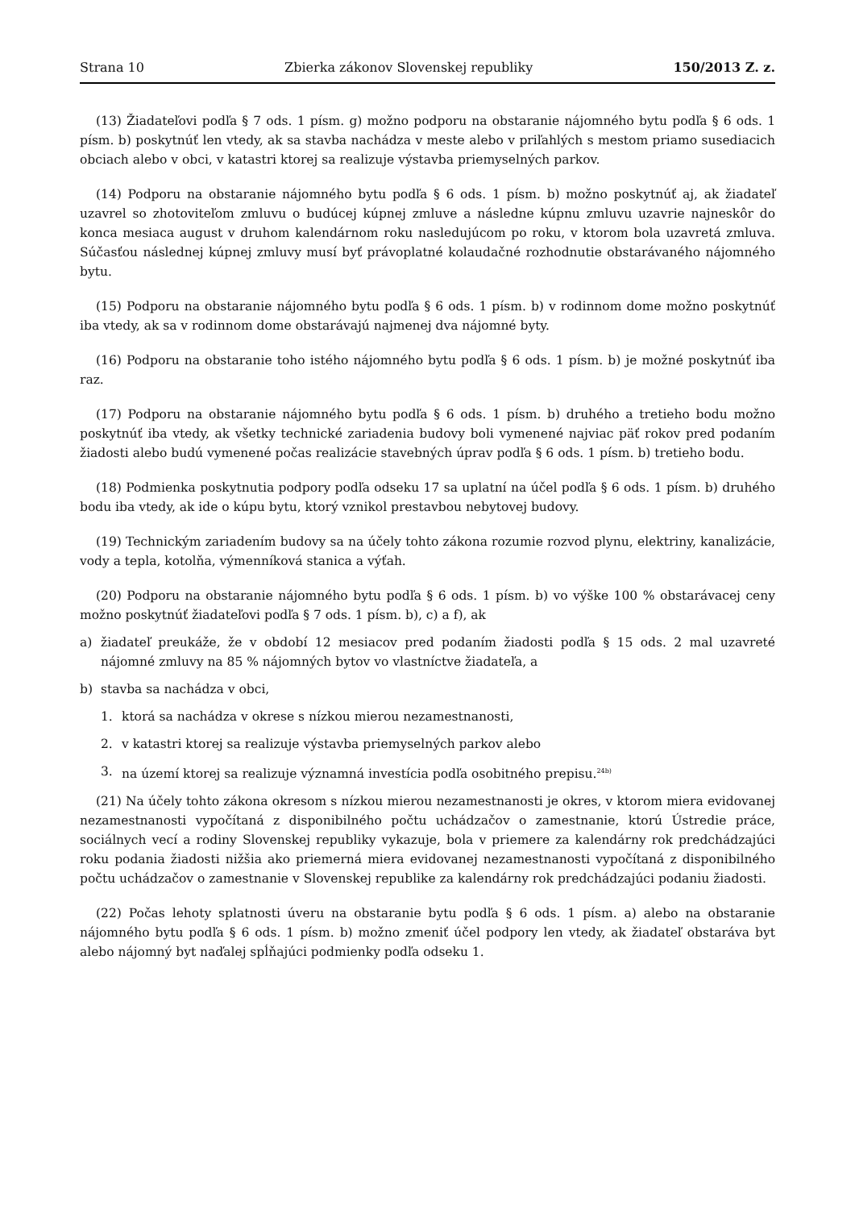Strana 10 Zbierka zákonov Slovenskej republiky 150/2013 Z. z.
(13) Žiadateľovi podľa § 7 ods. 1 písm. g) možno podporu na obstaranie nájomného bytu podľa § 6 ods. 1 písm. b) poskytnúť len vtedy, ak sa stavba nachádza v meste alebo v priľahlých s mestom priamo susediacich obciach alebo v obci, v katastri ktorej sa realizuje výstavba priemyselných parkov.
(14) Podporu na obstaranie nájomného bytu podľa § 6 ods. 1 písm. b) možno poskytnúť aj, ak žiadateľ uzavrel so zhotoviteľom zmluvu o budúcej kúpnej zmluve a následne kúpnu zmluvu uzavrie najneskôr do konca mesiaca august v druhom kalendárnom roku nasledujúcom po roku, v ktorom bola uzavretá zmluva. Súčasťou následnej kúpnej zmluvy musí byť právoplatné kolaudačné rozhodnutie obstarávaného nájomného bytu.
(15) Podporu na obstaranie nájomného bytu podľa § 6 ods. 1 písm. b) v rodinnom dome možno poskytnúť iba vtedy, ak sa v rodinnom dome obstarávajú najmenej dva nájomné byty.
(16) Podporu na obstaranie toho istého nájomného bytu podľa § 6 ods. 1 písm. b) je možné poskytnúť iba raz.
(17) Podporu na obstaranie nájomného bytu podľa § 6 ods. 1 písm. b) druhého a tretieho bodu možno poskytnúť iba vtedy, ak všetky technické zariadenia budovy boli vymenené najviac päť rokov pred podaním žiadosti alebo budú vymenené počas realizácie stavebných úprav podľa § 6 ods. 1 písm. b) tretieho bodu.
(18) Podmienka poskytnutia podpory podľa odseku 17 sa uplatní na účel podľa § 6 ods. 1 písm. b) druhého bodu iba vtedy, ak ide o kúpu bytu, ktorý vznikol prestavbou nebytovej budovy.
(19) Technickým zariadením budovy sa na účely tohto zákona rozumie rozvod plynu, elektriny, kanalizácie, vody a tepla, kotolňa, výmenníková stanica a výťah.
(20) Podporu na obstaranie nájomného bytu podľa § 6 ods. 1 písm. b) vo výške 100 % obstarávacej ceny možno poskytnúť žiadateľovi podľa § 7 ods. 1 písm. b), c) a f), ak
a) žiadateľ preukáže, že v období 12 mesiacov pred podaním žiadosti podľa § 15 ods. 2 mal uzavreté nájomné zmluvy na 85 % nájomných bytov vo vlastníctve žiadateľa, a
b) stavba sa nachádza v obci,
1. ktorá sa nachádza v okrese s nízkou mierou nezamestnanosti,
2. v katastri ktorej sa realizuje výstavba priemyselných parkov alebo
3. na území ktorej sa realizuje významná investícia podľa osobitného prepisu.<sup>24b)</sup>
(21) Na účely tohto zákona okresom s nízkou mierou nezamestnanosti je okres, v ktorom miera evidovanej nezamestnanosti vypočítaná z disponibilného počtu uchádzačov o zamestnanie, ktorú Ústredie práce, sociálnych vecí a rodiny Slovenskej republiky vykazuje, bola v priemere za kalendárny rok predchádzajúci roku podania žiadosti nižšia ako priemerná miera evidovanej nezamestnanosti vypočítaná z disponibilného počtu uchádzačov o zamestnanie v Slovenskej republike za kalendárny rok predchádzajúci podaniu žiadosti.
(22) Počas lehoty splatnosti úveru na obstaranie bytu podľa § 6 ods. 1 písm. a) alebo na obstaranie nájomného bytu podľa § 6 ods. 1 písm. b) možno zmeniť účel podpory len vtedy, ak žiadateľ obstaráva byt alebo nájomný byt naďalej spĺňajúci podmienky podľa odseku 1.